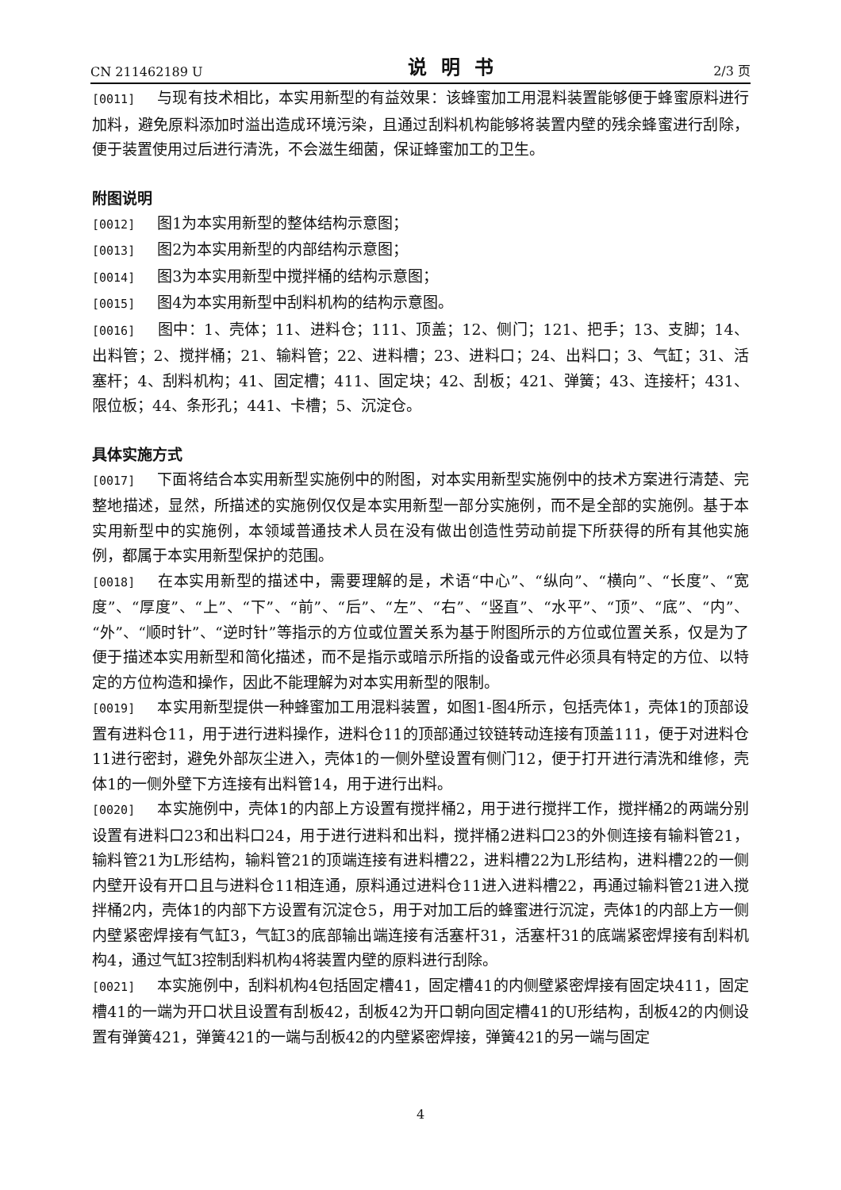CN 211462189 U 说明书 2/3 页
[0011] 与现有技术相比，本实用新型的有益效果：该蜂蜜加工用混料装置能够便于蜂蜜原料进行加料，避免原料添加时溢出造成环境污染，且通过刮料机构能够将装置内壁的残余蜂蜜进行刮除，便于装置使用过后进行清洗，不会滋生细菌，保证蜂蜜加工的卫生。
附图说明
[0012] 图1为本实用新型的整体结构示意图；
[0013] 图2为本实用新型的内部结构示意图；
[0014] 图3为本实用新型中搅拌桶的结构示意图；
[0015] 图4为本实用新型中刮料机构的结构示意图。
[0016] 图中：1、壳体；11、进料仓；111、顶盖；12、侧门；121、把手；13、支脚；14、出料管；2、搅拌桶；21、输料管；22、进料槽；23、进料口；24、出料口；3、气缸；31、活塞杆；4、刮料机构；41、固定槽；411、固定块；42、刮板；421、弹簧；43、连接杆；431、限位板；44、条形孔；441、卡槽；5、沉淀仓。
具体实施方式
[0017] 下面将结合本实用新型实施例中的附图，对本实用新型实施例中的技术方案进行清楚、完整地描述，显然，所描述的实施例仅仅是本实用新型一部分实施例，而不是全部的实施例。基于本实用新型中的实施例，本领域普通技术人员在没有做出创造性劳动前提下所获得的所有其他实施例，都属于本实用新型保护的范围。
[0018] 在本实用新型的描述中，需要理解的是，术语“中心”、“纵向”、“横向”、“长度”、“宽度”、“厚度”、“上”、“下”、“前”、“后”、“左”、“右”、“竖直”、“水平”、“顶”、“底”、“内”、“外”、“顺时针”、“逆时针”等指示的方位或位置关系为基于附图所示的方位或位置关系，仅是为了便于描述本实用新型和简化描述，而不是指示或暗示所指的设备或元件必须具有特定的方位、以特定的方位构造和操作，因此不能理解为对本实用新型的限制。
[0019] 本实用新型提供一种蜂蜜加工用混料装置，如图1-图4所示，包括壳体1，壳体1的顶部设置有进料仓11，用于进行进料操作，进料仓11的顶部通过铰链转动连接有顶盖111，便于对进料仓11进行密封，避免外部灰尘进入，壳体1的一侧外壁设置有侧门12，便于打开进行清洗和维修，壳体1的一侧外壁下方连接有出料管14，用于进行出料。
[0020] 本实施例中，壳体1的内部上方设置有搅拌桶2，用于进行搅拌工作，搅拌桶2的两端分别设置有进料口23和出料口24，用于进行进料和出料，搅拌桶2进料口23的外侧连接有输料管21，输料管21为L形结构，输料管21的顶端连接有进料槽22，进料槽22为L形结构，进料槽22的一侧内壁开设有开口且与进料仓11相连通，原料通过进料仓11进入进料槽22，再通过输料管21进入搅拌桶2内，壳体1的内部下方设置有沉淀仓5，用于对加工后的蜂蜜进行沉淀，壳体1的内部上方一侧内壁紧密焊接有气缸3，气缸3的底部输出端连接有活塞杆31，活塞杆31的底端紧密焊接有刮料机构4，通过气缸3控制刮料机构4将装置内壁的原料进行刮除。
[0021] 本实施例中，刮料机构4包括固定槽41，固定槽41的内侧壁紧密焊接有固定块411，固定槽41的一端为开口状且设置有刮板42，刮板42为开口朝向固定槽41的U形结构，刮板42的内侧设置有弹簧421，弹簧421的一端与刮板42的内壁紧密焊接，弹簧421的另一端与固定
4